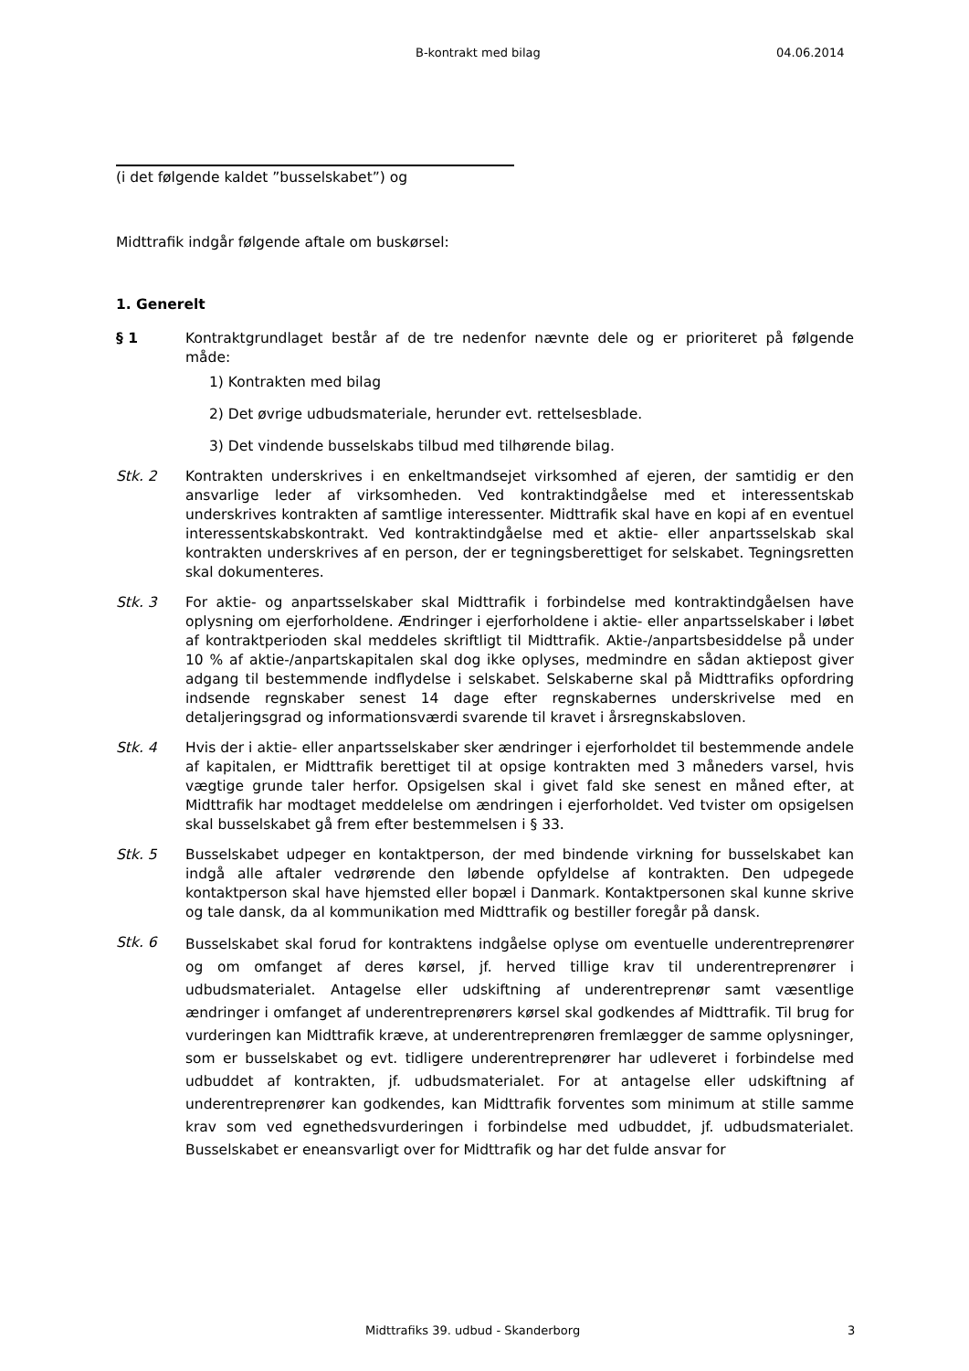B-kontrakt med bilag 04.06.2014
(i det følgende kaldet ”busselskabet”) og
Midttrafik indgår følgende aftale om buskørsel:
1. Generelt
§ 1 Kontraktgrundlaget består af de tre nedenfor nævnte dele og er prioriteret på følgende måde:
1) Kontrakten med bilag
2) Det øvrige udbudsmateriale, herunder evt. rettelsesblade.
3) Det vindende busselskabs tilbud med tilhørende bilag.
Stk. 2 Kontrakten underskrives i en enkeltmandsejet virksomhed af ejeren, der samtidig er den ansvarlige leder af virksomheden. Ved kontraktindgåelse med et interessentskab underskrives kontrakten af samtlige interessenter. Midttrafik skal have en kopi af en eventuel interessentskabskontrakt. Ved kontraktindgåelse med et aktie- eller anpartsselskab skal kontrakten underskrives af en person, der er tegningsberettiget for selskabet. Tegningsretten skal dokumenteres.
Stk. 3 For aktie- og anpartsselskaber skal Midttrafik i forbindelse med kontraktindgåelsen have oplysning om ejerforholdene. Ændringer i ejerforholdene i aktie- eller anpartsselskaber i løbet af kontraktperioden skal meddeles skriftligt til Midttrafik. Aktie-/anpartsbesiddelse på under 10 % af aktie-/anpartskapitalen skal dog ikke oplyses, medmindre en sådan aktiepost giver adgang til bestemmende indflydelse i selskabet. Selskaberne skal på Midttrafiks opfordring indsende regnskaber senest 14 dage efter regnskabernes underskrivelse med en detaljeringsgrad og informationsværdi svarende til kravet i årsregnskabsloven.
Stk. 4 Hvis der i aktie- eller anpartsselskaber sker ændringer i ejerforholdet til bestemmende andele af kapitalen, er Midttrafik berettiget til at opsige kontrakten med 3 måneders varsel, hvis vægtige grunde taler herfor. Opsigelsen skal i givet fald ske senest en måned efter, at Midttrafik har modtaget meddelelse om ændringen i ejerforholdet. Ved tvister om opsigelsen skal busselskabet gå frem efter bestemmelsen i § 33.
Stk. 5 Busselskabet udpeger en kontaktperson, der med bindende virkning for busselskabet kan indgå alle aftaler vedrørende den løbende opfyldelse af kontrakten. Den udpegede kontaktperson skal have hjemsted eller bopæl i Danmark. Kontaktpersonen skal kunne skrive og tale dansk, da al kommunikation med Midttrafik og bestiller foregår på dansk.
Stk. 6
Busselskabet skal forud for kontraktens indgåelse oplyse om eventuelle underentreprenører og om omfanget af deres kørsel, jf. herved tillige krav til underentreprenører i udbudsmaterialet. Antagelse eller udskiftning af underentreprenør samt væsentlige ændringer i omfanget af underentreprenørers kørsel skal godkendes af Midttrafik. Til brug for vurderingen kan Midttrafik kræve, at underentreprenøren fremlægger de samme oplysninger, som er busselskabet og evt. tidligere underentreprenører har udleveret i forbindelse med udbuddet af kontrakten, jf. udbudsmaterialet. For at antagelse eller udskiftning af underentreprenører kan godkendes, kan Midttrafik forventes som minimum at stille samme krav som ved egnethedsvurderingen i forbindelse med udbuddet, jf. udbudsmaterialet. Busselskabet er eneansvarligt over for Midttrafik og har det fulde ansvar for
Midttrafiks 39. udbud - Skanderborg 3